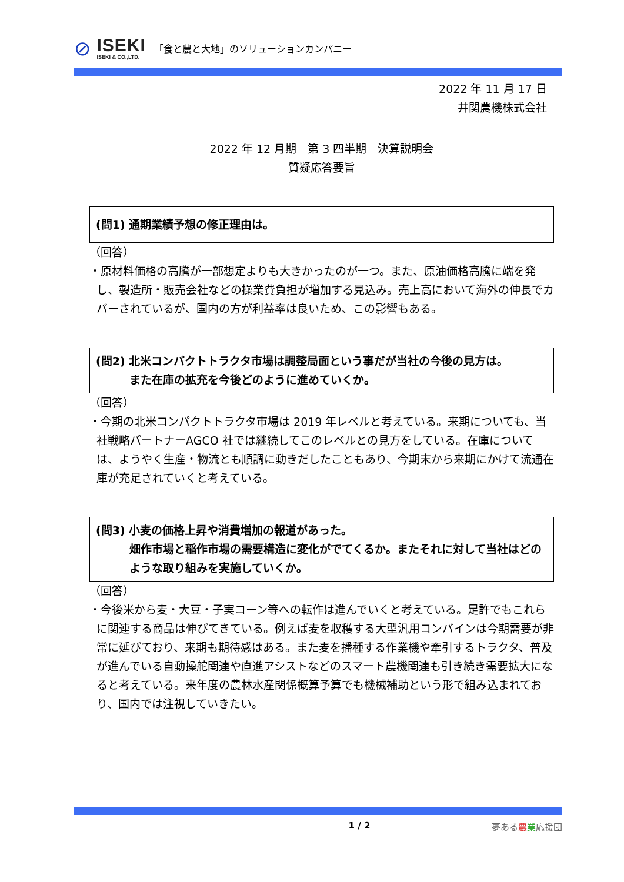⊘
ISEKI
ISEKI & CO.,LTD.
「食と農と大地」のソリューションカンパニー
2022 年 11 月 17 日
井関農機株式会社
2022 年 12 月期　第 3 四半期　決算説明会
質疑応答要旨
(問1) 通期業績予想の修正理由は。
（回答）
・原材料価格の高騰が一部想定よりも大きかったのが一つ。また、原油価格高騰に端を発し、製造所・販売会社などの操業費負担が増加する見込み。売上高において海外の伸長でカバーされているが、国内の方が利益率は良いため、この影響もある。
(問2) 北米コンパクトトラクタ市場は調整局面という事だが当社の今後の見方は。
また在庫の拡充を今後どのように進めていくか。
（回答）
・今期の北米コンパクトトラクタ市場は 2019 年レベルと考えている。来期についても、当社戦略パートナーAGCO 社では継続してこのレベルとの見方をしている。在庫については、ようやく生産・物流とも順調に動きだしたこともあり、今期末から来期にかけて流通在庫が充足されていくと考えている。
(問3) 小麦の価格上昇や消費増加の報道があった。
畑作市場と稲作市場の需要構造に変化がでてくるか。またそれに対して当社はどのような取り組みを実施していくか。
（回答）
・今後米から麦・大豆・子実コーン等への転作は進んでいくと考えている。足許でもこれらに関連する商品は伸びてきている。例えば麦を収穫する大型汎用コンバインは今期需要が非常に延びており、来期も期待感はある。また麦を播種する作業機や牽引するトラクタ、普及が進んでいる自動操舵関連や直進アシストなどのスマート農機関連も引き続き需要拡大になると考えている。来年度の農林水産関係概算予算でも機械補助という形で組み込まれており、国内では注視していきたい。
1 / 2 夢ある農業応援団